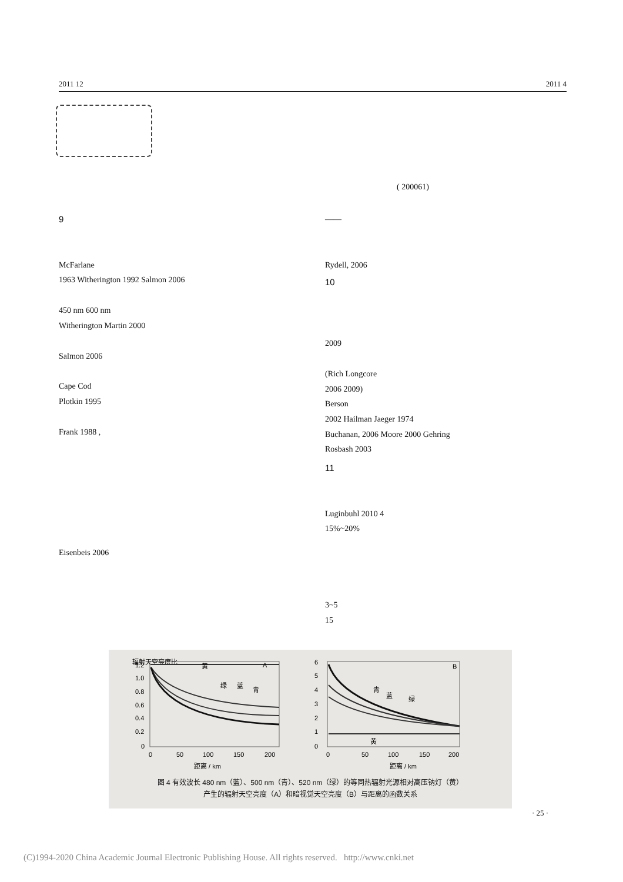2011 12 2011 4
( 200061)
9
McFarlane
1963 Witherington 1992 Salmon 2006
450 nm 600 nm
Witherington Martin 2000
Salmon 2006
Cape Cod
Plotkin 1995
Frank 1988 ,
Eisenbeis 2006
——
Rydell, 2006
10
2009
(Rich Longcore
2006 2009)
Berson
2002 Hailman Jaeger 1974
Buchanan, 2006 Moore 2000 Gehring
Rosbash 2003
11
Luginbuhl 2010 4
15%~20%
3~5
15
辐射天空亮度比
1.2
1.0
0.8
0.6
0.4
0.2
0
黄
绿
蓝
青
A
0
50
100
150
200
距离 / km
6
5
4
3
2
1
0
青
蓝
绿
黄
B
0
50
100
150
200
距离 / km
图 4 有效波长 480 nm（蓝）、500 nm（青）、520 nm（绿）的等同热辐射光源相对高压钠灯（黄）
产生的辐射天空亮度（A）和暗视觉天空亮度（B）与距离的函数关系
· 25 ·
(C)1994-2020 China Academic Journal Electronic Publishing House. All rights reserved. http://www.cnki.net